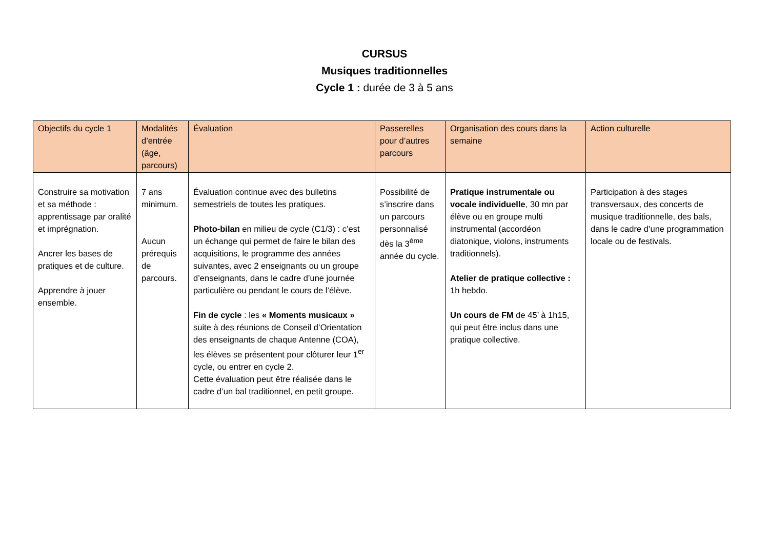CURSUS
Musiques traditionnelles
Cycle 1 : durée de 3 à 5 ans
| Objectifs du cycle 1 | Modalités d’entrée (âge, parcours) | Évaluation | Passerelles pour d’autres parcours | Organisation des cours dans la semaine | Action culturelle |
| --- | --- | --- | --- | --- | --- |
| Construire sa motivation et sa méthode : apprentissage par oralité et imprégnation. Ancrer les bases de pratiques et de culture. Apprendre à jouer ensemble. | 7 ans minimum. Aucun prérequis de parcours. | Évaluation continue avec des bulletins semestriels de toutes les pratiques. Photo-bilan en milieu de cycle (C1/3) : c’est un échange qui permet de faire le bilan des acquisitions, le programme des années suivantes, avec 2 enseignants ou un groupe d’enseignants, dans le cadre d’une journée particulière ou pendant le cours de l’élève. Fin de cycle : les « Moments musicaux » suite à des réunions de Conseil d’Orientation des enseignants de chaque Antenne (COA), les élèves se présentent pour clôturer leur 1<sup>er</sup> cycle, ou entrer en cycle 2. Cette évaluation peut être réalisée dans le cadre d’un bal traditionnel, en petit groupe. | Possibilité de s’inscrire dans un parcours personnalisé dès la 3<sup>ème</sup> année du cycle. | Pratique instrumentale ou vocale individuelle , 30 mn par élève ou en groupe multi instrumental (accordéon diatonique, violons, instruments traditionnels). Atelier de pratique collective : 1h hebdo. Un cours de FM de 45’ à 1h15, qui peut être inclus dans une pratique collective. | Participation à des stages transversaux, des concerts de musique traditionnelle, des bals, dans le cadre d’une programmation locale ou de festivals. |